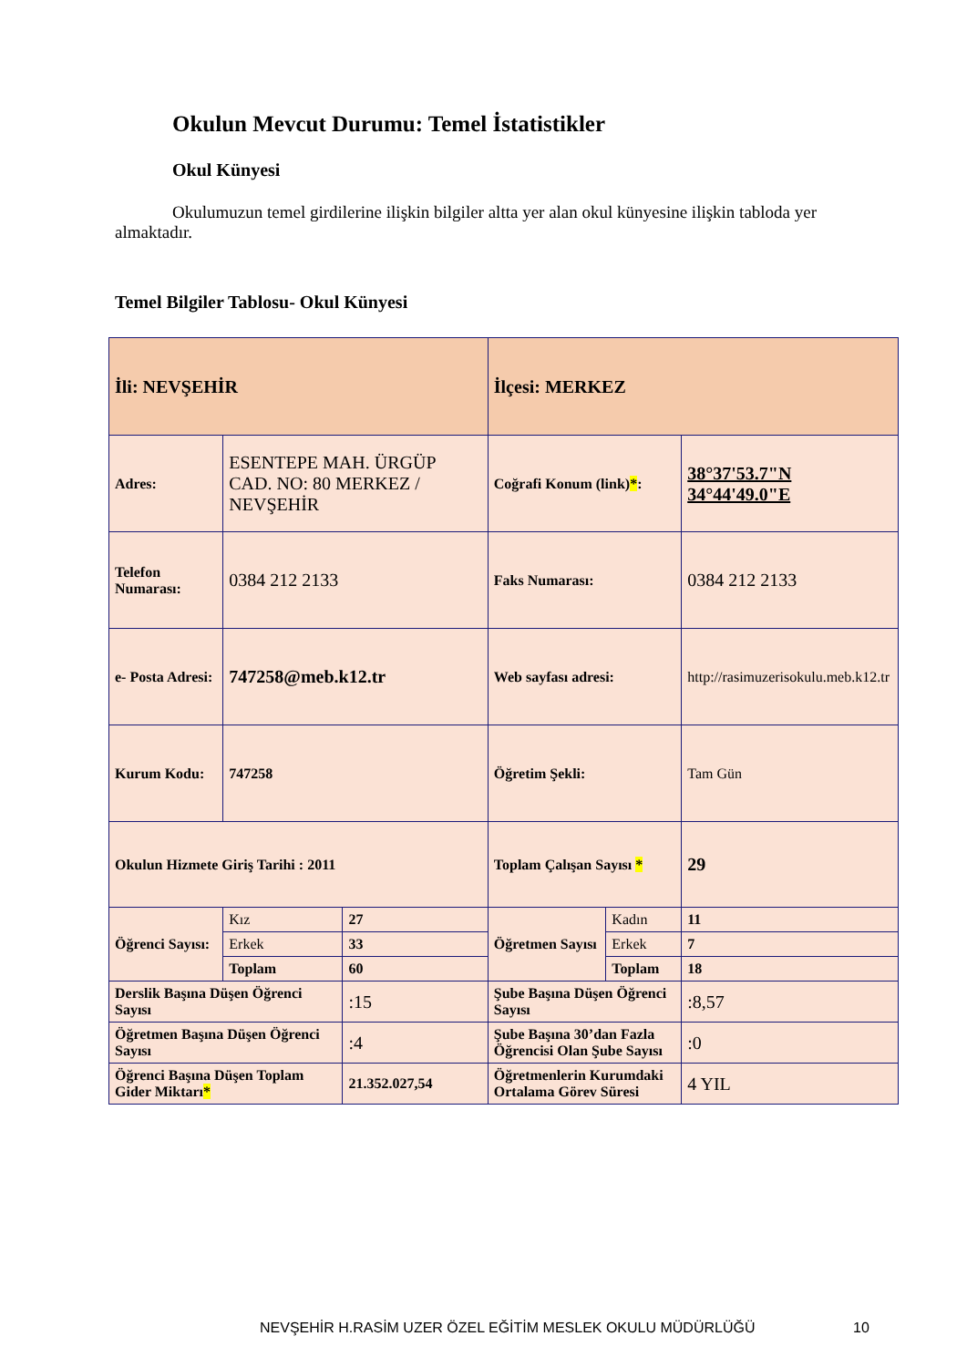Okulun Mevcut Durumu: Temel İstatistikler
Okul Künyesi
Okulumuzun temel girdilerine ilişkin bilgiler altta yer alan okul künyesine ilişkin tabloda yer almaktadır.
Temel Bilgiler Tablosu- Okul Künyesi
| İli: NEVŞEHİR | | | | İlçesi: MERKEZ | | | |
| Adres: | ESENTEPE MAH. ÜRGÜP CAD. NO: 80 MERKEZ / NEVŞEHİR | | | Coğrafi Konum (link) * : | | 38°37'53.7"N 34°44'49.0"E | |
| Telefon Numarası: | 0384 212 2133 | | | Faks Numarası: | | 0384 212 2133 | |
| e- Posta Adresi: | 747258@meb.k12.tr | | | Web sayfası adresi: | | http://rasimuzerisokulu.meb.k12.tr | |
| Kurum Kodu: | 747258 | | | Öğretim Şekli: | | Tam Gün | |
| Okulun Hizmete Giriş Tarihi : 2011 | | | | Toplam Çalışan Sayısı * | | 29 | |
| Öğrenci Sayısı: | Kız | 27 | | Öğretmen Sayısı | Kadın | 11 | |
| | Erkek | 33 | | | Erkek | 7 | |
| | Toplam | 60 | | | Toplam | 18 | |
| Derslik Başına Düşen Öğrenci Sayısı | | | :15 | Şube Başına Düşen Öğrenci Sayısı | | | :8,57 |
| Öğretmen Başına Düşen Öğrenci Sayısı | | | :4 | Şube Başına 30’dan Fazla Öğrencisi Olan Şube Sayısı | | | :0 |
| Öğrenci Başına Düşen Toplam Gider Miktarı * | | | 21.352.027,54 | Öğretmenlerin Kurumdaki Ortalama Görev Süresi | | | 4 YIL |
NEVŞEHİR H.RASİM UZER ÖZEL EĞİTİM MESLEK OKULU MÜDÜRLÜĞÜ
10